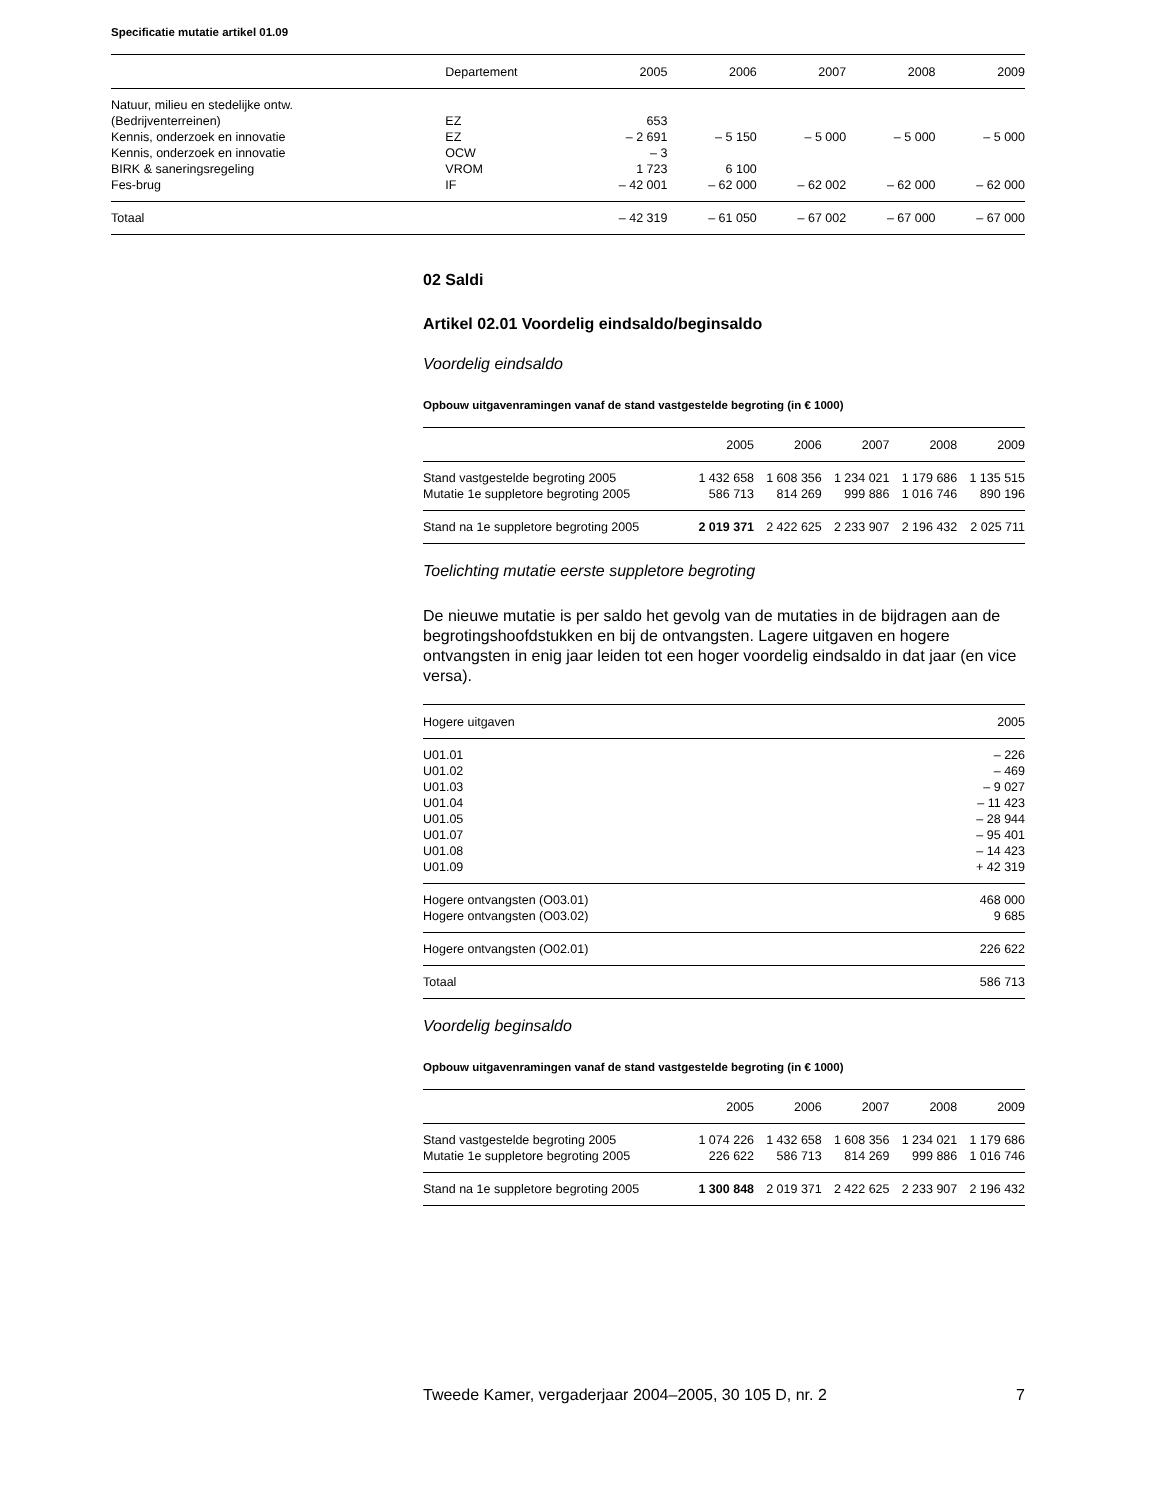Specificatie mutatie artikel 01.09
| | Departement | 2005 | 2006 | 2007 | 2008 | 2009 |
| --- | --- | --- | --- | --- | --- | --- |
| Natuur, milieu en stedelijke ontw. | | | | | | |
| (Bedrijventerreinen) | EZ | 653 | | | | |
| Kennis, onderzoek en innovatie | EZ | – 2 691 | – 5 150 | – 5 000 | – 5 000 | – 5 000 |
| Kennis, onderzoek en innovatie | OCW | – 3 | | | | |
| BIRK & saneringsregeling | VROM | 1 723 | 6 100 | | | |
| Fes-brug | IF | – 42 001 | – 62 000 | – 62 002 | – 62 000 | – 62 000 |
| Totaal | | – 42 319 | – 61 050 | – 67 002 | – 67 000 | – 67 000 |
02 Saldi
Artikel 02.01 Voordelig eindsaldo/beginsaldo
Voordelig eindsaldo
Opbouw uitgavenramingen vanaf de stand vastgestelde begroting (in € 1000)
| | 2005 | 2006 | 2007 | 2008 | 2009 |
| --- | --- | --- | --- | --- | --- |
| Stand vastgestelde begroting 2005 | 1 432 658 | 1 608 356 | 1 234 021 | 1 179 686 | 1 135 515 |
| Mutatie 1e suppletore begroting 2005 | 586 713 | 814 269 | 999 886 | 1 016 746 | 890 196 |
| Stand na 1e suppletore begroting 2005 | 2 019 371 | 2 422 625 | 2 233 907 | 2 196 432 | 2 025 711 |
Toelichting mutatie eerste suppletore begroting
De nieuwe mutatie is per saldo het gevolg van de mutaties in de bijdragen aan de begrotingshoofdstukken en bij de ontvangsten. Lagere uitgaven en hogere ontvangsten in enig jaar leiden tot een hoger voordelig eindsaldo in dat jaar (en vice versa).
| Hogere uitgaven | 2005 |
| --- | --- |
| U01.01 | – 226 |
| U01.02 | – 469 |
| U01.03 | – 9 027 |
| U01.04 | – 11 423 |
| U01.05 | – 28 944 |
| U01.07 | – 95 401 |
| U01.08 | – 14 423 |
| U01.09 | + 42 319 |
| Hogere ontvangsten (O03.01) | 468 000 |
| Hogere ontvangsten (O03.02) | 9 685 |
| Hogere ontvangsten (O02.01) | 226 622 |
| Totaal | 586 713 |
Voordelig beginsaldo
Opbouw uitgavenramingen vanaf de stand vastgestelde begroting (in € 1000)
| | 2005 | 2006 | 2007 | 2008 | 2009 |
| --- | --- | --- | --- | --- | --- |
| Stand vastgestelde begroting 2005 | 1 074 226 | 1 432 658 | 1 608 356 | 1 234 021 | 1 179 686 |
| Mutatie 1e suppletore begroting 2005 | 226 622 | 586 713 | 814 269 | 999 886 | 1 016 746 |
| Stand na 1e suppletore begroting 2005 | 1 300 848 | 2 019 371 | 2 422 625 | 2 233 907 | 2 196 432 |
Tweede Kamer, vergaderjaar 2004–2005, 30 105 D, nr. 2 7